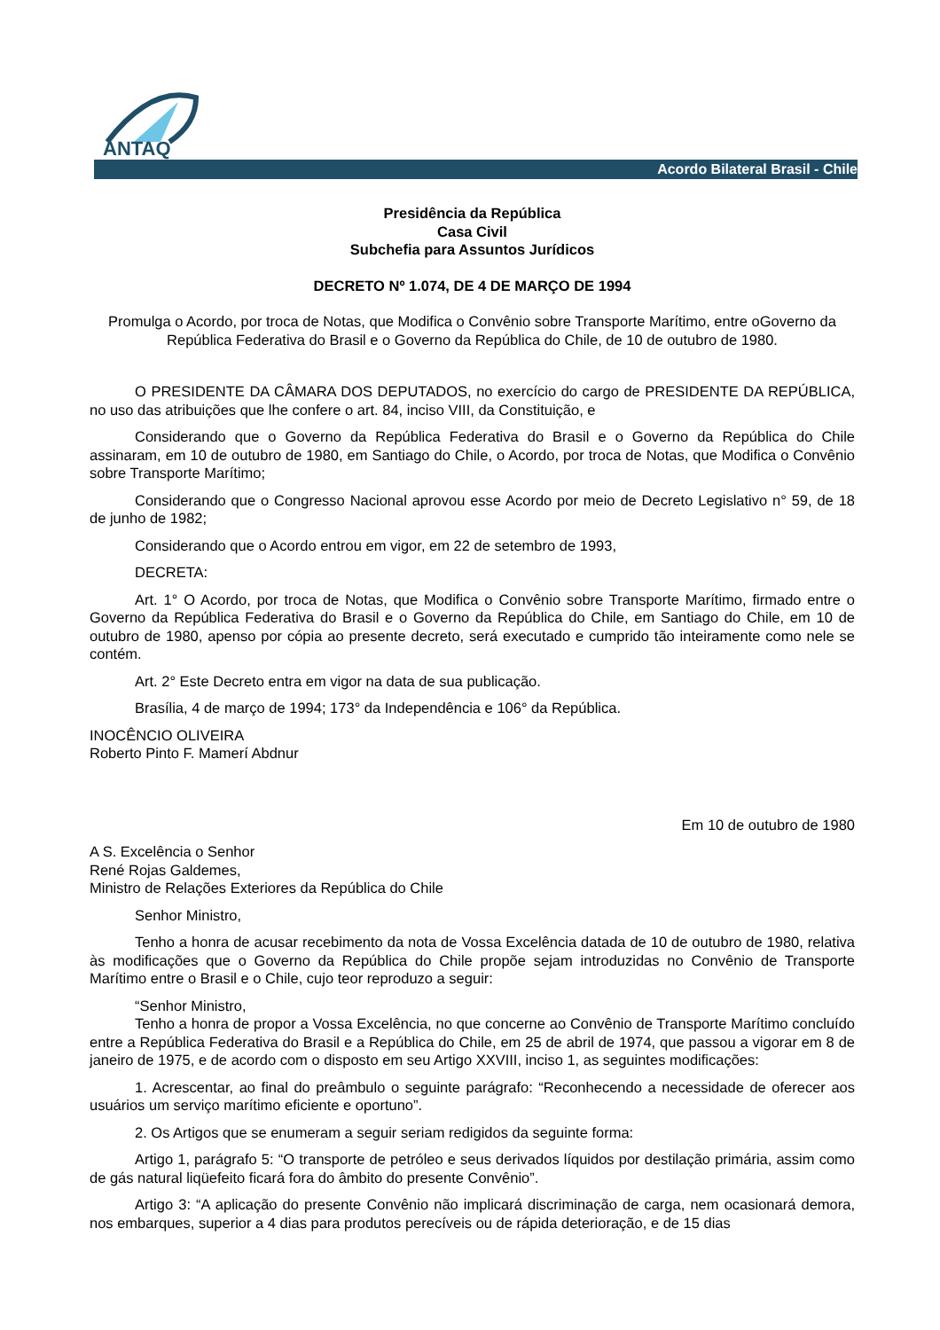ANTAQ
Acordo Bilateral Brasil - Chile
Presidência da República
Casa Civil
Subchefia para Assuntos Jurídicos
DECRETO Nº 1.074, DE 4 DE MARÇO DE 1994
Promulga o Acordo, por troca de Notas, que Modifica o Convênio sobre Transporte Marítimo, entre oGoverno da República Federativa do Brasil e o Governo da República do Chile, de 10 de outubro de 1980.
O PRESIDENTE DA CÂMARA DOS DEPUTADOS, no exercício do cargo de PRESIDENTE DA REPÚBLICA, no uso das atribuições que lhe confere o art. 84, inciso VIII, da Constituição, e
Considerando que o Governo da República Federativa do Brasil e o Governo da República do Chile assinaram, em 10 de outubro de 1980, em Santiago do Chile, o Acordo, por troca de Notas, que Modifica o Convênio sobre Transporte Marítimo;
Considerando que o Congresso Nacional aprovou esse Acordo por meio de Decreto Legislativo n° 59, de 18 de junho de 1982;
Considerando que o Acordo entrou em vigor, em 22 de setembro de 1993,
DECRETA:
Art. 1° O Acordo, por troca de Notas, que Modifica o Convênio sobre Transporte Marítimo, firmado entre o Governo da República Federativa do Brasil e o Governo da República do Chile, em Santiago do Chile, em 10 de outubro de 1980, apenso por cópia ao presente decreto, será executado e cumprido tão inteiramente como nele se contém.
Art. 2° Este Decreto entra em vigor na data de sua publicação.
Brasília, 4 de março de 1994; 173° da Independência e 106° da República.
INOCÊNCIO OLIVEIRA
Roberto Pinto F. Mamerí Abdnur
Em 10 de outubro de 1980
A S. Excelência o Senhor
René Rojas Galdemes,
Ministro de Relações Exteriores da República do Chile
Senhor Ministro,
Tenho a honra de acusar recebimento da nota de Vossa Excelência datada de 10 de outubro de 1980, relativa às modificações que o Governo da República do Chile propõe sejam introduzidas no Convênio de Transporte Marítimo entre o Brasil e o Chile, cujo teor reproduzo a seguir:
“Senhor Ministro,
Tenho a honra de propor a Vossa Excelência, no que concerne ao Convênio de Transporte Marítimo concluído entre a República Federativa do Brasil e a República do Chile, em 25 de abril de 1974, que passou a vigorar em 8 de janeiro de 1975, e de acordo com o disposto em seu Artigo XXVIII, inciso 1, as seguintes modificações:
1. Acrescentar, ao final do preâmbulo o seguinte parágrafo: “Reconhecendo a necessidade de oferecer aos usuários um serviço marítimo eficiente e oportuno”.
2. Os Artigos que se enumeram a seguir seriam redigidos da seguinte forma:
Artigo 1, parágrafo 5: “O transporte de petróleo e seus derivados líquidos por destilação primária, assim como de gás natural liqüefeito ficará fora do âmbito do presente Convênio”.
Artigo 3: “A aplicação do presente Convênio não implicará discriminação de carga, nem ocasionará demora, nos embarques, superior a 4 dias para produtos perecíveis ou de rápida deterioração, e de 15 dias